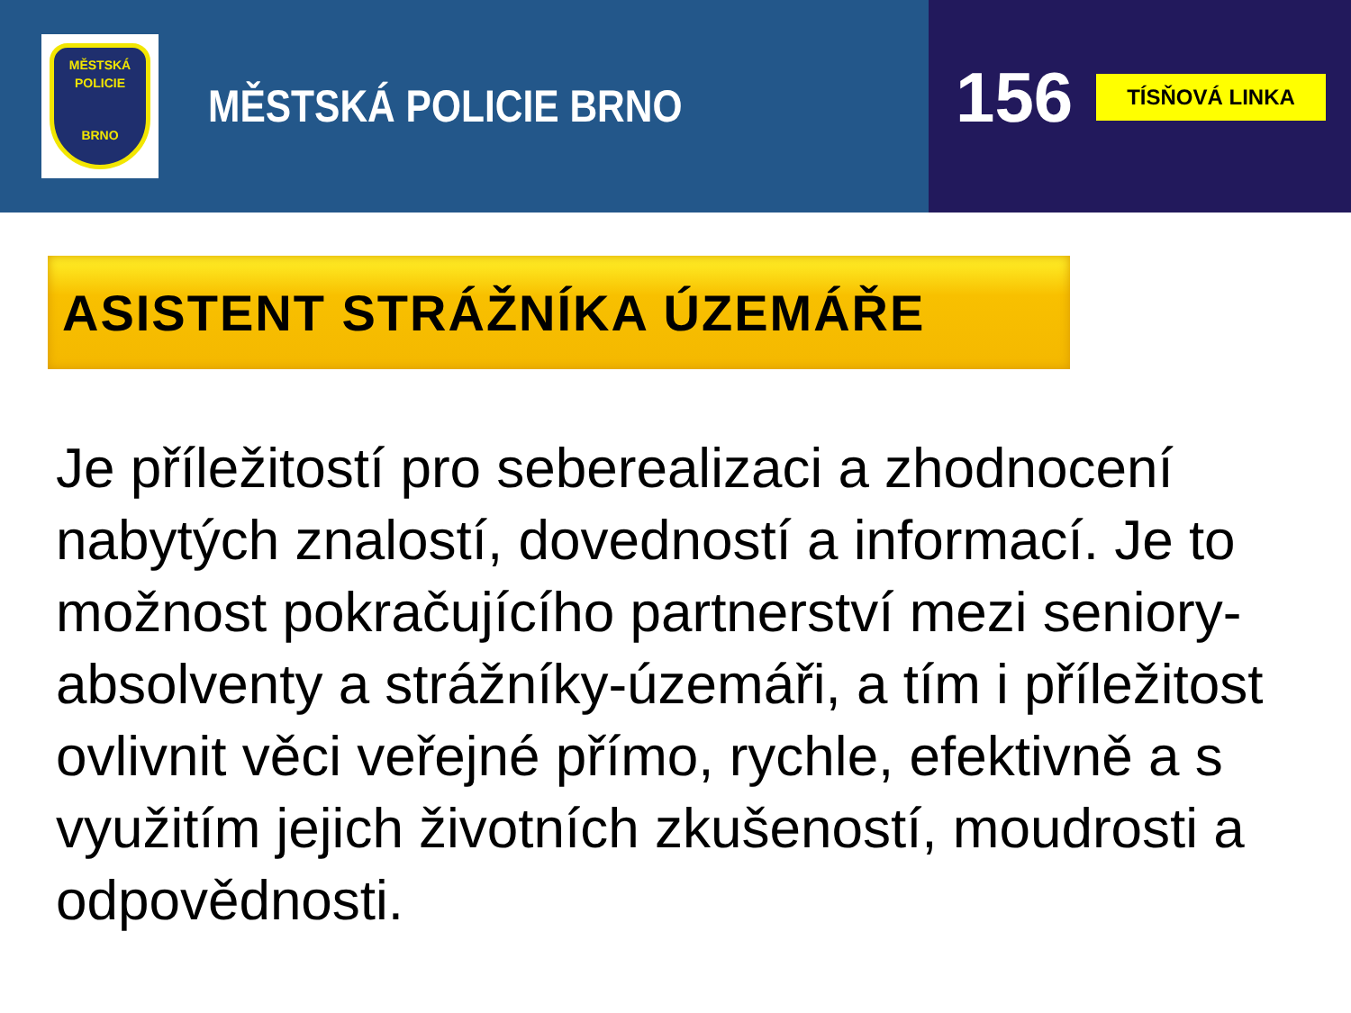MĚSTSKÁ
POLICIE
BRNO
MĚSTSKÁ POLICIE BRNO
156 TÍSŇOVÁ LINKA
ASISTENT STRÁŽNÍKA ÚZEMÁŘE
Je příležitostí pro seberealizaci a zhodnocení nabytých znalostí, dovedností a informací. Je to možnost pokračujícího partnerství mezi seniory-absolventy a strážníky-územáři, a tím i příležitost ovlivnit věci veřejné přímo, rychle, efektivně a s využitím jejich životních zkušeností, moudrosti a odpovědnosti.